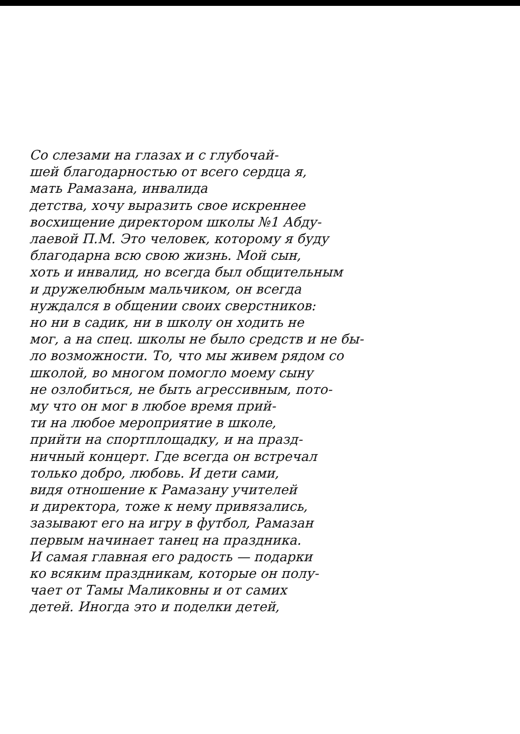Со слезами на глазах и с глубочай-
шей благодарностью от всего сердца я,
мать Рамазана, инвалида
детства, хочу выразить свое искреннее
восхищение директором школы №1 Абду-
лаевой П.М. Это человек, которому я буду
благодарна всю свою жизнь. Мой сын,
хоть и инвалид, но всегда был общительным
и дружелюбным мальчиком, он всегда
нуждался в общении своих сверстников:
но ни в садик, ни в школу он ходить не
мог, а на спец. школы не было средств и не бы-
ло возможности. То, что мы живем рядом со
школой, во многом помогло моему сыну
не озлобиться, не быть агрессивным, пото-
му что он мог в любое время прий-
ти на любое мероприятие в школе,
прийти на спортплощадку, и на празд-
ничный концерт. Где всегда он встречал
только добро, любовь. И дети сами,
видя отношение к Рамазану учителей
и директора, тоже к нему привязались,
зазывают его на игру в футбол, Рамазан
первым начинает танец на праздника.
И самая главная его радость — подарки
ко всяким праздникам, которые он полу-
чает от Тамы Маликовны и от самих
детей. Иногда это и поделки детей,